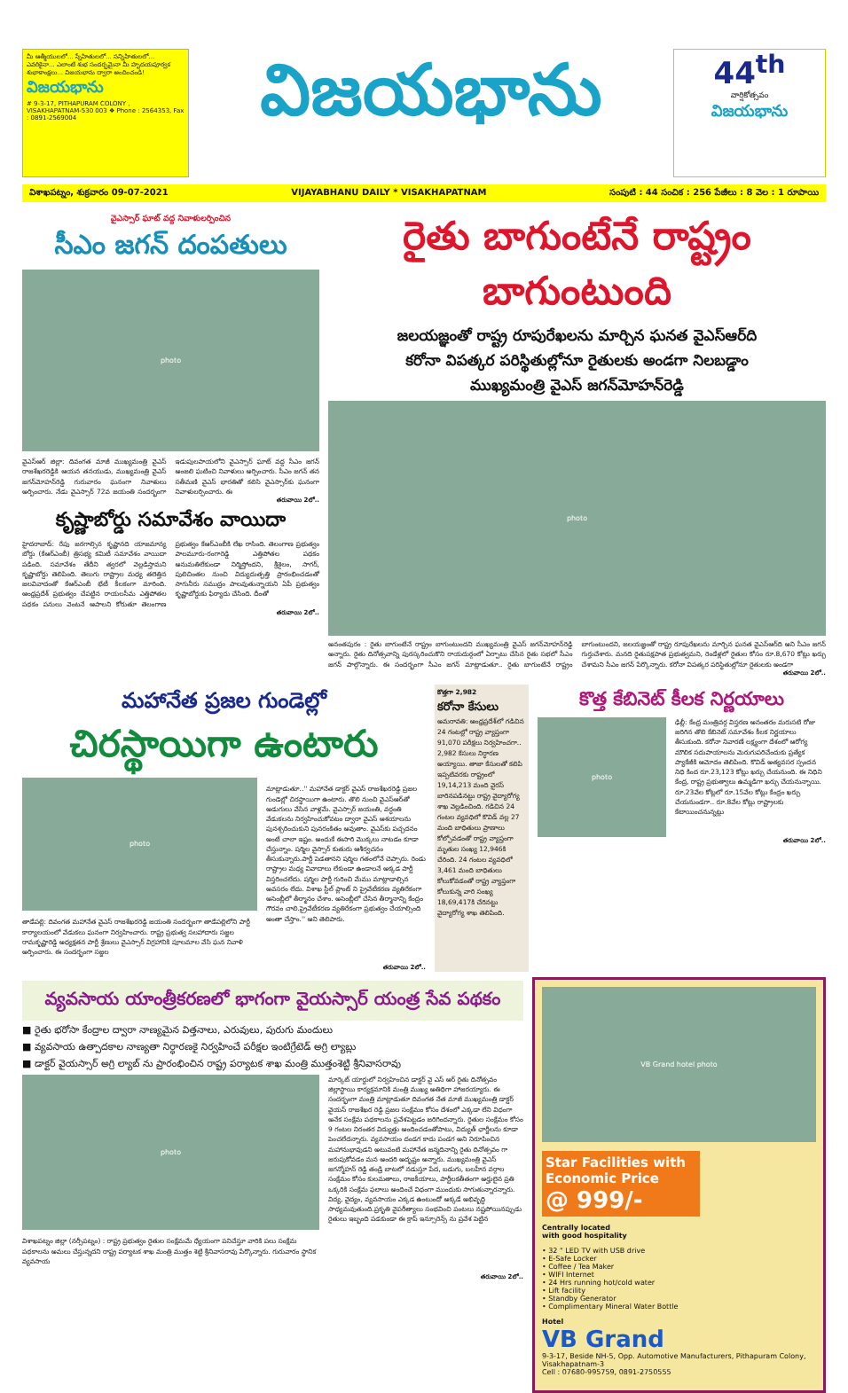మీ ఆత్మీయులలో... స్నేహితులలో... సన్నిహితులలో... ఎవరికైనా... ఎలాంటి శుభ సందర్భమైనా మీ హృదయపూర్వక శుభాకాంక్షలు... విజయభాను ద్వారా అందించండి!
విజయభాను
# 9-3-17, PITHAPURAM COLONY , VISAKHAPATNAM-530 003 ❖ Phone : 2564353, Fax : 0891-2569004
విజయభాను
44<sup>th</sup>
వార్షికోత్సవం
విజయభాను
విశాఖపట్నం, శుక్రవారం 09-07-2021 VIJAYABHANU DAILY * VISAKHAPATNAM సంపుటి : 44 సంచిక : 256 పేజీలు : 8 వెల : 1 రూపాయి
వైఎస్సార్ ఘాట్ వద్ద నివాళులర్పించిన
సీఎం జగన్ దంపతులు
photo
వైఎస్ఆర్ జిల్లా: దివంగత మాజీ ముఖ్యమంత్రి వైఎస్ రాజశేఖరరెడ్డికి ఆయన తనయుడు, ముఖ్యమంత్రి వైఎస్ జగన్‌మోహన్‌రెడ్డి గురువారం ఘనంగా నివాళులు అర్పించారు. నేడు వైఎస్సార్ 72వ జయంతి సందర్భంగా ఇడుపులపాయలోని వైఎస్సార్ ఘాట్ వద్ద సీఎం జగన్ అంజలి ఘటించి నివాళులు అర్పించారు. సీఎం జగన్ తన సతీమణి వైఎస్ భారతితో కలిసి వైఎస్సార్‌కు ఘనంగా నివాళులర్పించారు. ఈ
తరువాయి 2లో..
కృష్ణాబోర్డు సమావేశం వాయిదా
హైదరాబాద్: రేపు జరగాల్సిన కృష్ణానది యాజమాన్య బోర్డు (కేఆర్ఎంబీ) త్రిసభ్య కమిటీ సమావేశం వాయిదా పడింది. సమావేశం తేదీని త్వరలో వెల్లడిస్తామని కృష్ణాబోర్డు తెలిపింది. తెలుగు రాష్ట్రాల మధ్య తలెత్తిన జలవివాదంతో కేఆర్ఎంబీ భేటీ కీలకంగా మారింది. ఆంధ్రప్రదేశ్ ప్రభుత్వం చేపట్టిన రాయలసీమ ఎత్తిపోతల పథకం పనులు వెంటనే ఆపాలని కోరుతూ తెలంగాణ ప్రభుత్వం కేఆర్ఎంబీకి లేఖ రాసింది. తెలంగాణ ప్రభుత్వం పాలమూరు-రంగారెడ్డి ఎత్తిపోతల పథకం అనుమతిలేకుండా నిర్మిస్తోందని, శ్రీశైలం, సాగర్, పులిచింతల నుంచి విద్యుదుత్పత్తి ప్రారంభించడంతో సాగునీరు సముద్రం పాలవుతున్నాయని ఏపీ ప్రభుత్వం కృష్ణాబోర్డుకు ఫిర్యాదు చేసింది. దీంతో
తరువాయి 2లో..
రైతు బాగుంటేనే రాష్ట్రం బాగుంటుంది
జలయజ్ఞంతో రాష్ట్ర రూపురేఖలను మార్చిన ఘనత వైఎస్ఆర్‌ది
కరోనా విపత్కర పరిస్థితుల్లోనూ రైతులకు అండగా నిలబడ్డాం
ముఖ్యమంత్రి వైఎస్ జగన్‌మోహన్‌రెడ్డి
photo
అనంతపురం : రైతు బాగుంటేనే రాష్ట్రం బాగుంటుందని ముఖ్యమంత్రి వైఎస్ జగన్‌మోహన్‌రెడ్డి అన్నారు. రైతు దినోత్సవాన్ని పురస్కరించుకొని రాయదుర్గంలో ఏర్పాటు చేసిన రైతు సభలో సీఎం జగన్ పాల్గొన్నారు. ఈ సందర్భంగా సీఎం జగన్ మాట్లాడుతూ.. రైతు బాగుంటేనే రాష్ట్రం బాగుంటుందని, జలయజ్ఞంతో రాష్ట్ర రూపురేఖలను మార్చిన ఘనత వైఎస్ఆర్‌ది అని సీఎం జగన్ గుర్తుచేశారు. మనది రైతుపక్షపాత ప్రభుత్వమని, రెండేళ్లలో రైతుల కోసం రూ.8,670 కోట్లు ఖర్చు చేశామని సీఎం జగన్ పేర్కొన్నారు. కరోనా విపత్కర పరిస్థితుల్లోనూ రైతులకు అండగా
తరువాయి 2లో..
మహానేత ప్రజల గుండెల్లో
చిరస్థాయిగా ఉంటారు
photo
తాడేపల్లి: దివంగత మహానేత వైఎస్ రాజశేఖరరెడ్డి జయంతి సందర్భంగా తాడేపల్లిలోని పార్టీ కార్యాలయంలో వేడుకలు ఘనంగా నిర్వహించారు. రాష్ట్ర ప్రభుత్వ సలహాదారు సజ్జల రామకృష్ణారెడ్డి అధ్యక్షతన పార్టీ శ్రేణులు వైఎస్సార్ విగ్రహానికి పూలమాల వేసి ఘన నివాళి అర్పించారు. ఈ సందర్భంగా సజ్జల
మాట్లాడుతూ..'' మహానేత డాక్టర్ వైఎస్ రాజశేఖరరెడ్డి ప్రజల గుండెల్లో చిరస్థాయిగా ఉంటారు. తొలి నుంచి వైఎస్ఆర్‌తో అడుగులు వేసిన వాళ్లమే. వైఎస్సార్ జయంతి, వర్ధంతి వేడుకలను నిర్వహించుకోవటం ద్వారా వైఎస్ ఆశయాలను పునశ్చరించుకుని పునరంకితం అవుతాం. వైఎస్‌కు పచ్చదనం అంటే చాలా ఇష్టం. అందుకే ఈసారి మొక్కలు నాటడం కూడా చేస్తున్నాం. షర్మిల వైస్సార్ కుతురు ఆశీర్వచనం తీసుకున్నారు.పార్టీ పెడతానని షర్మిల గతంలోనే చెప్పారు. రెండు రాష్ట్రాల మధ్య వివాదాలు లేకుండా ఉండాలనే అక్కడ పార్టీ విస్తరించలేదు. షర్మిల పార్టీ గురించి మేము మాట్లాడాల్సిన అవసరం లేదు. విశాఖ స్టీల్ ప్లాంట్ ని ప్రైవేటీకరణ వ్యతిరేకంగా అసెంబ్లీలో తీర్మానం చేశాం. అసెంబ్లీలో చేసిన తీర్మానాన్ని కేంద్రం గౌరవం చాలి.ప్రైవేటీకరణ వ్యతిరేకంగా ప్రభుత్వం చేయాల్సింది అంతా చేస్తాం.'' అని తెలిపారు.
తరువాయి 2లో..
కొత్తగా 2,982
కరోనా కేసులు
అమరావతి: ఆంధ్రప్రదేశ్‌లో గడిచిన 24 గంటల్లో రాష్ట్ర వ్యాప్తంగా 91,070 పరీక్షలు నిర్వహించగా.. 2,982 కేసులు నిర్ధారణ అయ్యాయి. తాజా కేసులతో కలిపి ఇప్పటివరకు రాష్ట్రంలో 19,14,213 మంది వైరస్ బారినపడినట్టు రాష్ట్ర వైద్యారోగ్య శాఖ వెల్లడించింది. గడిచిన 24 గంటల వ్యవధిలో కొవిడ్ వల్ల 27 మంది బాధితులు ప్రాణాలు కోల్పోవడంతో రాష్ట్ర వ్యాప్తంగా మృతుల సంఖ్య 12,946కి చేరింది. 24 గంటల వ్యవధిలో 3,461 మంది బాధితులు కోలుకోవడంతో రాష్ట్ర వ్యాప్తంగా కోలుకున్న వారి సంఖ్య 18,69,417కి చేరినట్టు వైద్యారోగ్య శాఖ తెలిపింది.
కొత్త కేబినెట్ కీలక నిర్ణయాలు
photo
ఢిల్లీ: కేంద్ర మంత్రివర్గ విస్తరణ అనంతరం మరుసటి రోజు జరిగిన తొలి కేబినెట్ సమావేశం కీలక నిర్ణయాలు తీసుకుంది. కరోనా నివారణే లక్ష్యంగా దేశంలో ఆరోగ్య మౌలిక సదుపాయాలను మెరుగుపరిచేందుకు ప్రత్యేక ప్యాకేజీకి ఆమోదం తెలిపింది. కొవిడ్ అత్యవసర స్పందన నిధి కింద రూ.23,123 కోట్లు ఖర్చు చేయనుంది. ఈ నిధిని కేంద్ర, రాష్ట్ర ప్రభుత్వాలు ఉమ్మడిగా ఖర్చు చేయనున్నాయి. రూ.23వేల కోట్లలో రూ.15వేల కోట్లు కేంద్రం ఖర్చు చేయనుండగా.. రూ.8వేల కోట్లు రాష్ట్రాలకు కేటాయించనున్నట్లు
తరువాయి 2లో..
వ్యవసాయ యాంత్రీకరణలో భాగంగా వైయస్సార్ యంత్ర సేవ పథకం
■ రైతు భరోసా కేంద్రాల ద్వారా నాణ్యమైన విత్తనాలు, ఎరువులు, పురుగు మందులు
■ వ్యవసాయ ఉత్పాదకాల నాణ్యతా నిర్ధారణకై నిర్వహించే పరీక్షల ఇంటిగ్రేటెడ్ అగ్రి ల్యాబ్లు
■ డాక్టర్ వైయస్సార్ అగ్రి ల్యాబ్ ను ప్రారంభించిన రాష్ట్ర పర్యాటక శాఖ మంత్రి ముత్తంశెట్టి శ్రీనివాసరావు
photo
విశాఖపట్నం జిల్లా (నర్సీపట్నం) : రాష్ట్ర ప్రభుత్వం రైతుల సంక్షేమమే ధ్యేయంగా పనిచేస్తూ వారికి పలు సంక్షేమ పథకాలను అమలు చేస్తున్నదని రాష్ట్ర పర్యాటక శాఖ మంత్రి ముత్తం శెట్టి శ్రీనివాసరావు పేర్కొన్నారు. గురువారం స్థానిక వ్యవసాయ
మార్కెట్ యార్డులో నిర్వహించిన డాక్టర్ వై ఎస్ ఆర్ రైతు దినోత్సవం జిల్లాస్థాయి కార్యక్రమానికి మంత్రి ముఖ్య అతిథిగా హాజరయ్యారు. ఈ సందర్భంగా మంత్రి మాట్లాడుతూ దివంగత నేత మాజీ ముఖ్యమంత్రి డాక్టర్ వైయస్ రాజశేఖర రెడ్డి ప్రజల సంక్షేమం కోసం దేశంలో ఎక్కడా లేని విధంగా అనేక సంక్షేమ పథకాలను ప్రవేశపెట్టడం జరిగిందన్నారు. రైతుల సంక్షేమం కోసం 9 గంటల నిరంతర విద్యుత్తు అందించడంతోపాటు, విద్యుత్ ఛార్జీలను కూడా పెంచలేదన్నారు. వ్యవసాయం దండగ కాదు పండగ అని నిరూపించిన మహానుభావుడని అటువంటి మహానేత జన్మదినాన్ని రైతు దినోత్సవం గా జరుపుకోవడం మన అందరి అదృష్టం అన్నారు. ముఖ్యమంత్రి వైఎస్ జగన్మోహన్ రెడ్డి తండ్రి బాటలో నడుస్తూ పేద, బడుగు, బలహీన వర్గాల సంక్షేమం కోసం కులమతాలు, రాజకీయాలు, పార్టీలకతీతంగా అర్హులైన ప్రతి ఒక్కరికి సంక్షేమ ఫలాలు అందించే విధంగా ముందుకు సాగుతున్నారన్నారు. విద్య, వైద్యం, వ్యవసాయం ఎక్కడ ఉంటుందో అక్కడే అభివృద్ధి సాధ్యమవుతుంది.ప్రకృతి వైపరీత్యాలు సంభవించి పంటలు నష్టపోయినప్పుడు రైతులు ఇబ్బంది పడకుండా ఈ క్రాప్ ఇన్సూరెన్స్ ను ప్రవేశ పెట్టిన
తరువాయి 2లో..
VB Grand hotel photo
Star Facilities with Economic Price
@ 999/-
Centrally located
with good hospitality
• 32 " LED TV with USB drive
• E-Safe Locker
• Coffee / Tea Maker
• WIFI Internet
• 24 Hrs running hot/cold water
• Lift facility
• Standby Generator
• Complimentary Mineral Water Bottle
Hotel
VB Grand
9-3-17, Beside NH-5, Opp. Automotive Manufacturers, Pithapuram Colony, Visakhapatnam-3
Cell : 07680-995759, 0891-2750555